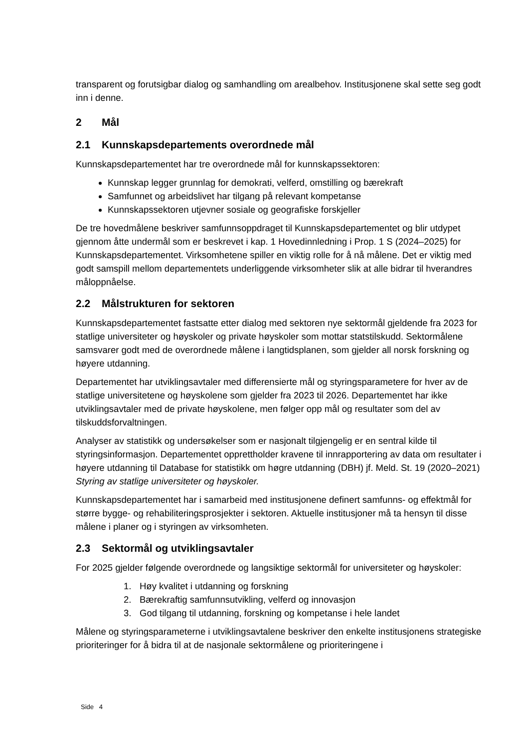transparent og forutsigbar dialog og samhandling om arealbehov. Institusjonene skal sette seg godt inn i denne.
2 Mål
2.1 Kunnskapsdepartements overordnede mål
Kunnskapsdepartementet har tre overordnede mål for kunnskapssektoren:
Kunnskap legger grunnlag for demokrati, velferd, omstilling og bærekraft
Samfunnet og arbeidslivet har tilgang på relevant kompetanse
Kunnskapssektoren utjevner sosiale og geografiske forskjeller
De tre hovedmålene beskriver samfunnsoppdraget til Kunnskapsdepartementet og blir utdypet gjennom åtte undermål som er beskrevet i kap. 1 Hovedinnledning i Prop. 1 S (2024–2025) for Kunnskapsdepartementet. Virksomhetene spiller en viktig rolle for å nå målene. Det er viktig med godt samspill mellom departementets underliggende virksomheter slik at alle bidrar til hverandres måloppnåelse.
2.2 Målstrukturen for sektoren
Kunnskapsdepartementet fastsatte etter dialog med sektoren nye sektormål gjeldende fra 2023 for statlige universiteter og høyskoler og private høyskoler som mottar statstilskudd. Sektormålene samsvarer godt med de overordnede målene i langtidsplanen, som gjelder all norsk forskning og høyere utdanning.
Departementet har utviklingsavtaler med differensierte mål og styringsparametere for hver av de statlige universitetene og høyskolene som gjelder fra 2023 til 2026. Departementet har ikke utviklingsavtaler med de private høyskolene, men følger opp mål og resultater som del av tilskuddsforvaltningen.
Analyser av statistikk og undersøkelser som er nasjonalt tilgjengelig er en sentral kilde til styringsinformasjon. Departementet opprettholder kravene til innrapportering av data om resultater i høyere utdanning til Database for statistikk om høgre utdanning (DBH) jf. Meld. St. 19 (2020–2021) Styring av statlige universiteter og høyskoler.
Kunnskapsdepartementet har i samarbeid med institusjonene definert samfunns- og effektmål for større bygge- og rehabiliteringsprosjekter i sektoren. Aktuelle institusjoner må ta hensyn til disse målene i planer og i styringen av virksomheten.
2.3 Sektormål og utviklingsavtaler
For 2025 gjelder følgende overordnede og langsiktige sektormål for universiteter og høyskoler:
1. Høy kvalitet i utdanning og forskning
2. Bærekraftig samfunnsutvikling, velferd og innovasjon
3. God tilgang til utdanning, forskning og kompetanse i hele landet
Målene og styringsparameterne i utviklingsavtalene beskriver den enkelte institusjonens strategiske prioriteringer for å bidra til at de nasjonale sektormålene og prioriteringene i
Side 4